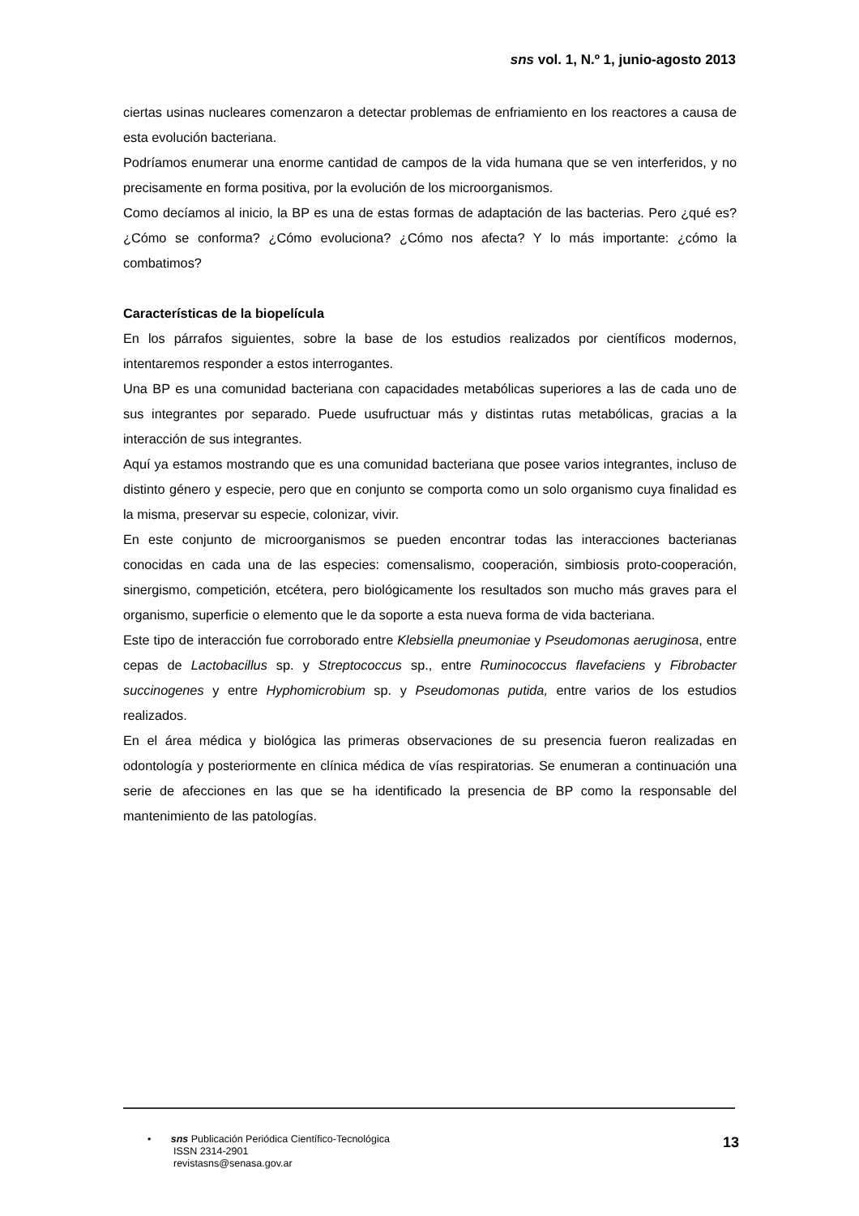sns vol. 1, N.º 1, junio-agosto 2013
ciertas usinas nucleares comenzaron a detectar problemas de enfriamiento en los reactores a causa de esta evolución bacteriana.
Podríamos enumerar una enorme cantidad de campos de la vida humana que se ven interferidos, y no precisamente en forma positiva, por la evolución de los microorganismos.
Como decíamos al inicio, la BP es una de estas formas de adaptación de las bacterias. Pero ¿qué es? ¿Cómo se conforma? ¿Cómo evoluciona? ¿Cómo nos afecta? Y lo más importante: ¿cómo la combatimos?
Características de la biopelícula
En los párrafos siguientes, sobre la base de los estudios realizados por científicos modernos, intentaremos responder a estos interrogantes.
Una BP es una comunidad bacteriana con capacidades metabólicas superiores a las de cada uno de sus integrantes por separado. Puede usufructuar más y distintas rutas metabólicas, gracias a la interacción de sus integrantes.
Aquí ya estamos mostrando que es una comunidad bacteriana que posee varios integrantes, incluso de distinto género y especie, pero que en conjunto se comporta como un solo organismo cuya finalidad es la misma, preservar su especie, colonizar, vivir.
En este conjunto de microorganismos se pueden encontrar todas las interacciones bacterianas conocidas en cada una de las especies: comensalismo, cooperación, simbiosis proto-cooperación, sinergismo, competición, etcétera, pero biológicamente los resultados son mucho más graves para el organismo, superficie o elemento que le da soporte a esta nueva forma de vida bacteriana.
Este tipo de interacción fue corroborado entre Klebsiella pneumoniae y Pseudomonas aeruginosa, entre cepas de Lactobacillus sp. y Streptococcus sp., entre Ruminococcus flavefaciens y Fibrobacter succinogenes y entre Hyphomicrobium sp. y Pseudomonas putida, entre varios de los estudios realizados.
En el área médica y biológica las primeras observaciones de su presencia fueron realizadas en odontología y posteriormente en clínica médica de vías respiratorias. Se enumeran a continuación una serie de afecciones en las que se ha identificado la presencia de BP como la responsable del mantenimiento de las patologías.
• sns Publicación Periódica Científico-Tecnológica
ISSN 2314-2901
revistasns@senasa.gov.ar
13